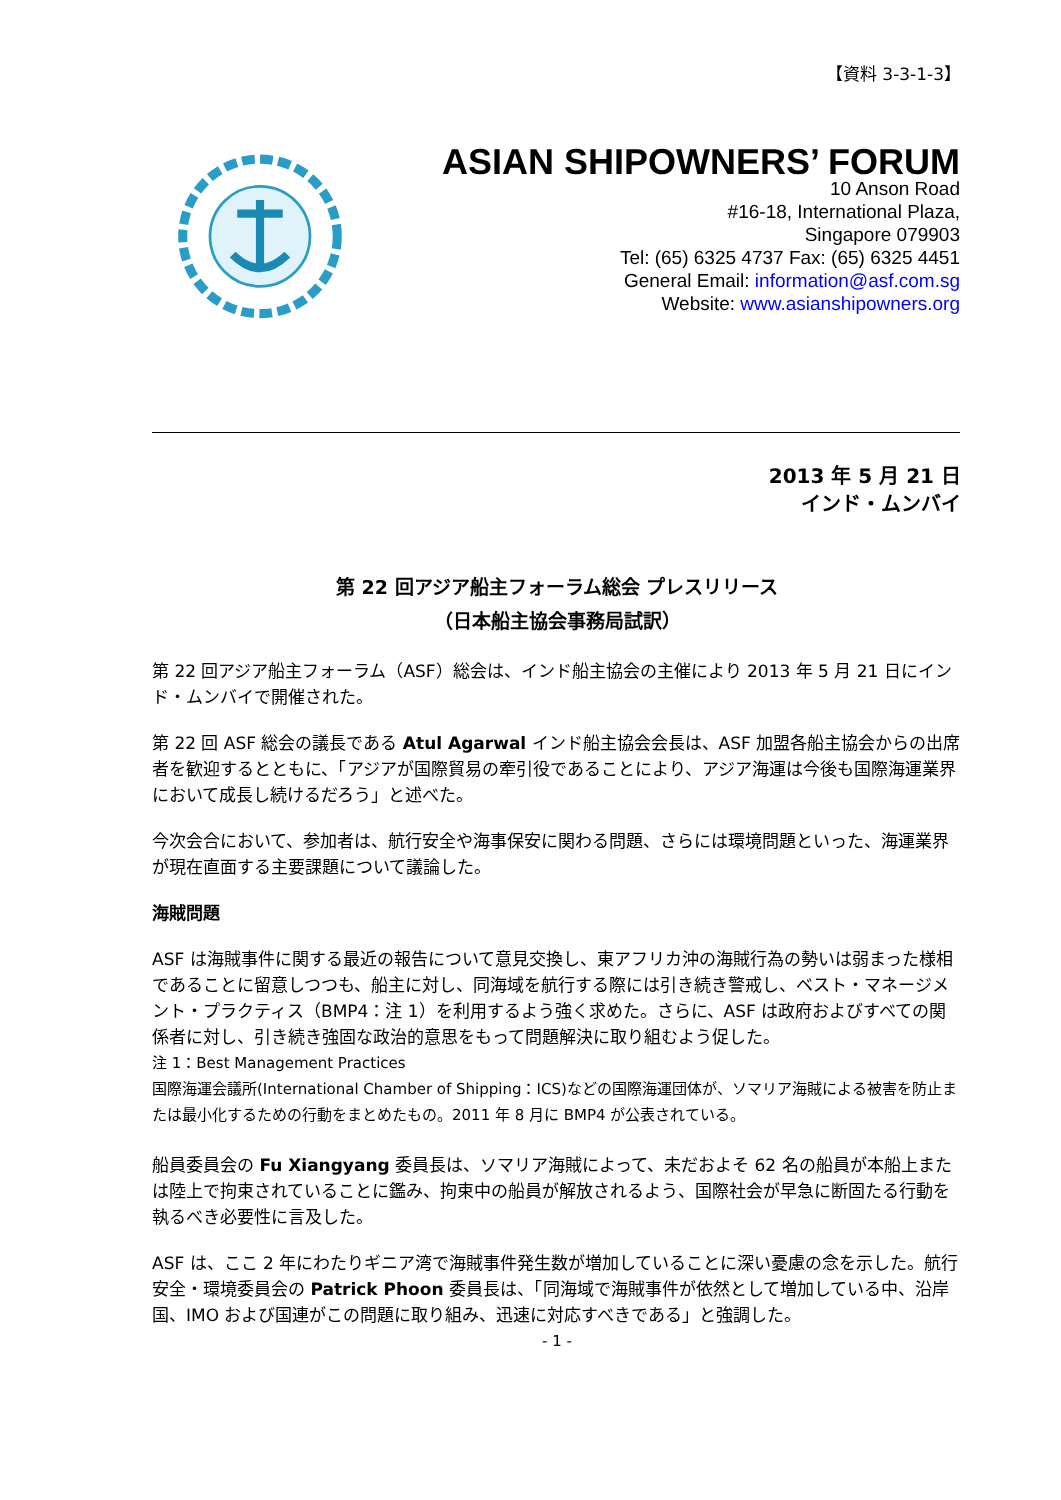【資料 3-3-1-3】
ASIAN SHIPOWNERS’ FORUM
10 Anson Road
#16-18, International Plaza,
Singapore 079903
Tel: (65) 6325 4737 Fax: (65) 6325 4451
General Email: information@asf.com.sg
Website: www.asianshipowners.org
2013 年 5 月 21 日
インド・ムンバイ
第 22 回アジア船主フォーラム総会 プレスリリース
（日本船主協会事務局試訳）
第 22 回アジア船主フォーラム（ASF）総会は、インド船主協会の主催により 2013 年 5 月 21 日にインド・ムンバイで開催された。
第 22 回 ASF 総会の議長である Atul Agarwal インド船主協会会長は、ASF 加盟各船主協会からの出席者を歓迎するとともに、「アジアが国際貿易の牽引役であることにより、アジア海運は今後も国際海運業界において成長し続けるだろう」と述べた。
今次会合において、参加者は、航行安全や海事保安に関わる問題、さらには環境問題といった、海運業界が現在直面する主要課題について議論した。
海賊問題
ASF は海賊事件に関する最近の報告について意見交換し、東アフリカ沖の海賊行為の勢いは弱まった様相であることに留意しつつも、船主に対し、同海域を航行する際には引き続き警戒し、ベスト・マネージメント・プラクティス（BMP4：注 1）を利用するよう強く求めた。さらに、ASF は政府およびすべての関係者に対し、引き続き強固な政治的意思をもって問題解決に取り組むよう促した。
注 1：Best Management Practices
国際海運会議所(International Chamber of Shipping：ICS)などの国際海運団体が、ソマリア海賊による被害を防止または最小化するための行動をまとめたもの。2011 年 8 月に BMP4 が公表されている。
船員委員会の Fu Xiangyang 委員長は、ソマリア海賊によって、未だおよそ 62 名の船員が本船上または陸上で拘束されていることに鑑み、拘束中の船員が解放されるよう、国際社会が早急に断固たる行動を執るべき必要性に言及した。
ASF は、ここ 2 年にわたりギニア湾で海賊事件発生数が増加していることに深い憂慮の念を示した。航行安全・環境委員会の Patrick Phoon 委員長は、「同海域で海賊事件が依然として増加している中、沿岸国、IMO および国連がこの問題に取り組み、迅速に対応すべきである」と強調した。
- 1 -